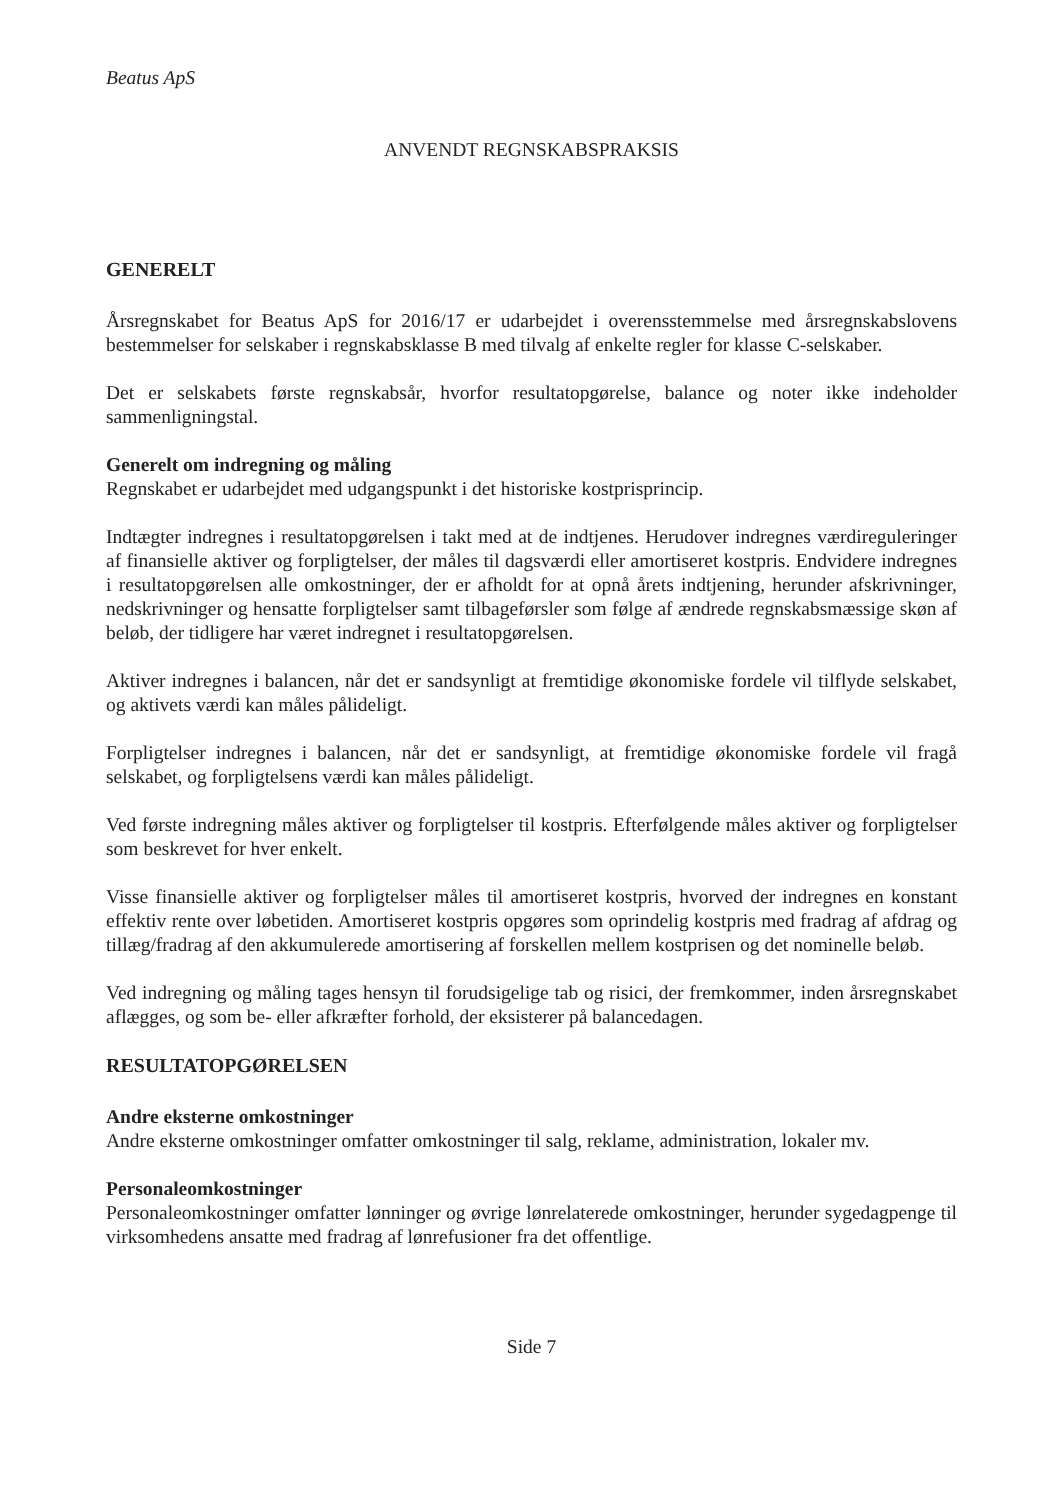Beatus ApS
ANVENDT REGNSKABSPRAKSIS
GENERELT
Årsregnskabet for Beatus ApS for 2016/17 er udarbejdet i overensstemmelse med årsregnskabslovens bestemmelser for selskaber i regnskabsklasse B med tilvalg af enkelte regler for klasse C-selskaber.
Det er selskabets første regnskabsår, hvorfor resultatopgørelse, balance og noter ikke indeholder sammenligningstal.
Generelt om indregning og måling
Regnskabet er udarbejdet med udgangspunkt i det historiske kostprisprincip.
Indtægter indregnes i resultatopgørelsen i takt med at de indtjenes. Herudover indregnes værdireguleringer af finansielle aktiver og forpligtelser, der måles til dagsværdi eller amortiseret kostpris. Endvidere indregnes i resultatopgørelsen alle omkostninger, der er afholdt for at opnå årets indtjening, herunder afskrivninger, nedskrivninger og hensatte forpligtelser samt tilbageførsler som følge af ændrede regnskabsmæssige skøn af beløb, der tidligere har været indregnet i resultatopgørelsen.
Aktiver indregnes i balancen, når det er sandsynligt at fremtidige økonomiske fordele vil tilflyde selskabet, og aktivets værdi kan måles pålideligt.
Forpligtelser indregnes i balancen, når det er sandsynligt, at fremtidige økonomiske fordele vil fragå selskabet, og forpligtelsens værdi kan måles pålideligt.
Ved første indregning måles aktiver og forpligtelser til kostpris. Efterfølgende måles aktiver og forpligtelser som beskrevet for hver enkelt.
Visse finansielle aktiver og forpligtelser måles til amortiseret kostpris, hvorved der indregnes en konstant effektiv rente over løbetiden. Amortiseret kostpris opgøres som oprindelig kostpris med fradrag af afdrag og tillæg/fradrag af den akkumulerede amortisering af forskellen mellem kostprisen og det nominelle beløb.
Ved indregning og måling tages hensyn til forudsigelige tab og risici, der fremkommer, inden årsregnskabet aflægges, og som be- eller afkræfter forhold, der eksisterer på balancedagen.
RESULTATOPGØRELSEN
Andre eksterne omkostninger
Andre eksterne omkostninger omfatter omkostninger til salg, reklame, administration, lokaler mv.
Personaleomkostninger
Personaleomkostninger omfatter lønninger og øvrige lønrelaterede omkostninger, herunder sygedagpenge til virksomhedens ansatte med fradrag af lønrefusioner fra det offentlige.
Side 7